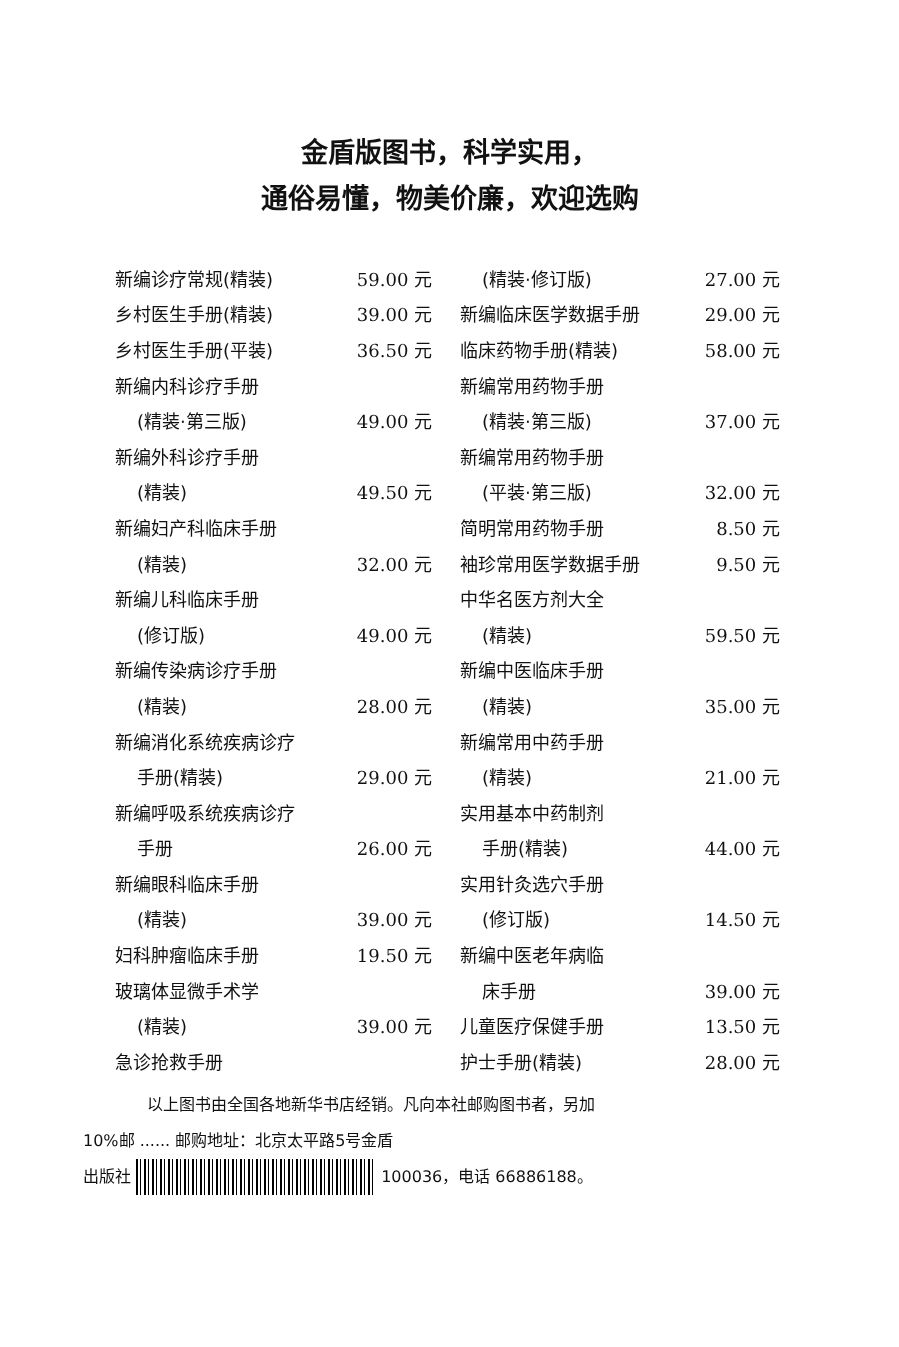金盾版图书，科学实用，
通俗易懂，物美价廉，欢迎选购
| 新编诊疗常规(精装) | 59.00 元 |
| 乡村医生手册(精装) | 39.00 元 |
| 乡村医生手册(平装) | 36.50 元 |
| 新编内科诊疗手册 | |
| (精装·第三版) | 49.00 元 |
| 新编外科诊疗手册 | |
| (精装) | 49.50 元 |
| 新编妇产科临床手册 | |
| (精装) | 32.00 元 |
| 新编儿科临床手册 | |
| (修订版) | 49.00 元 |
| 新编传染病诊疗手册 | |
| (精装) | 28.00 元 |
| 新编消化系统疾病诊疗 | |
| 手册(精装) | 29.00 元 |
| 新编呼吸系统疾病诊疗 | |
| 手册 | 26.00 元 |
| 新编眼科临床手册 | |
| (精装) | 39.00 元 |
| 妇科肿瘤临床手册 | 19.50 元 |
| 玻璃体显微手术学 | |
| (精装) | 39.00 元 |
| 急诊抢救手册 | |
| (精装·修订版) | 27.00 元 |
| 新编临床医学数据手册 | 29.00 元 |
| 临床药物手册(精装) | 58.00 元 |
| 新编常用药物手册 | |
| (精装·第三版) | 37.00 元 |
| 新编常用药物手册 | |
| (平装·第三版) | 32.00 元 |
| 简明常用药物手册 | 8.50 元 |
| 袖珍常用医学数据手册 | 9.50 元 |
| 中华名医方剂大全 | |
| (精装) | 59.50 元 |
| 新编中医临床手册 | |
| (精装) | 35.00 元 |
| 新编常用中药手册 | |
| (精装) | 21.00 元 |
| 实用基本中药制剂 | |
| 手册(精装) | 44.00 元 |
| 实用针灸选穴手册 | |
| (修订版) | 14.50 元 |
| 新编中医老年病临 | |
| 床手册 | 39.00 元 |
| 儿童医疗保健手册 | 13.50 元 |
| 护士手册(精装) | 28.00 元 |
以上图书由全国各地新华书店经销。凡向本社邮购图书者，另加
10%邮 ...... 邮购地址：北京太平路5号金盾
出版社 100036，电话 66886188。